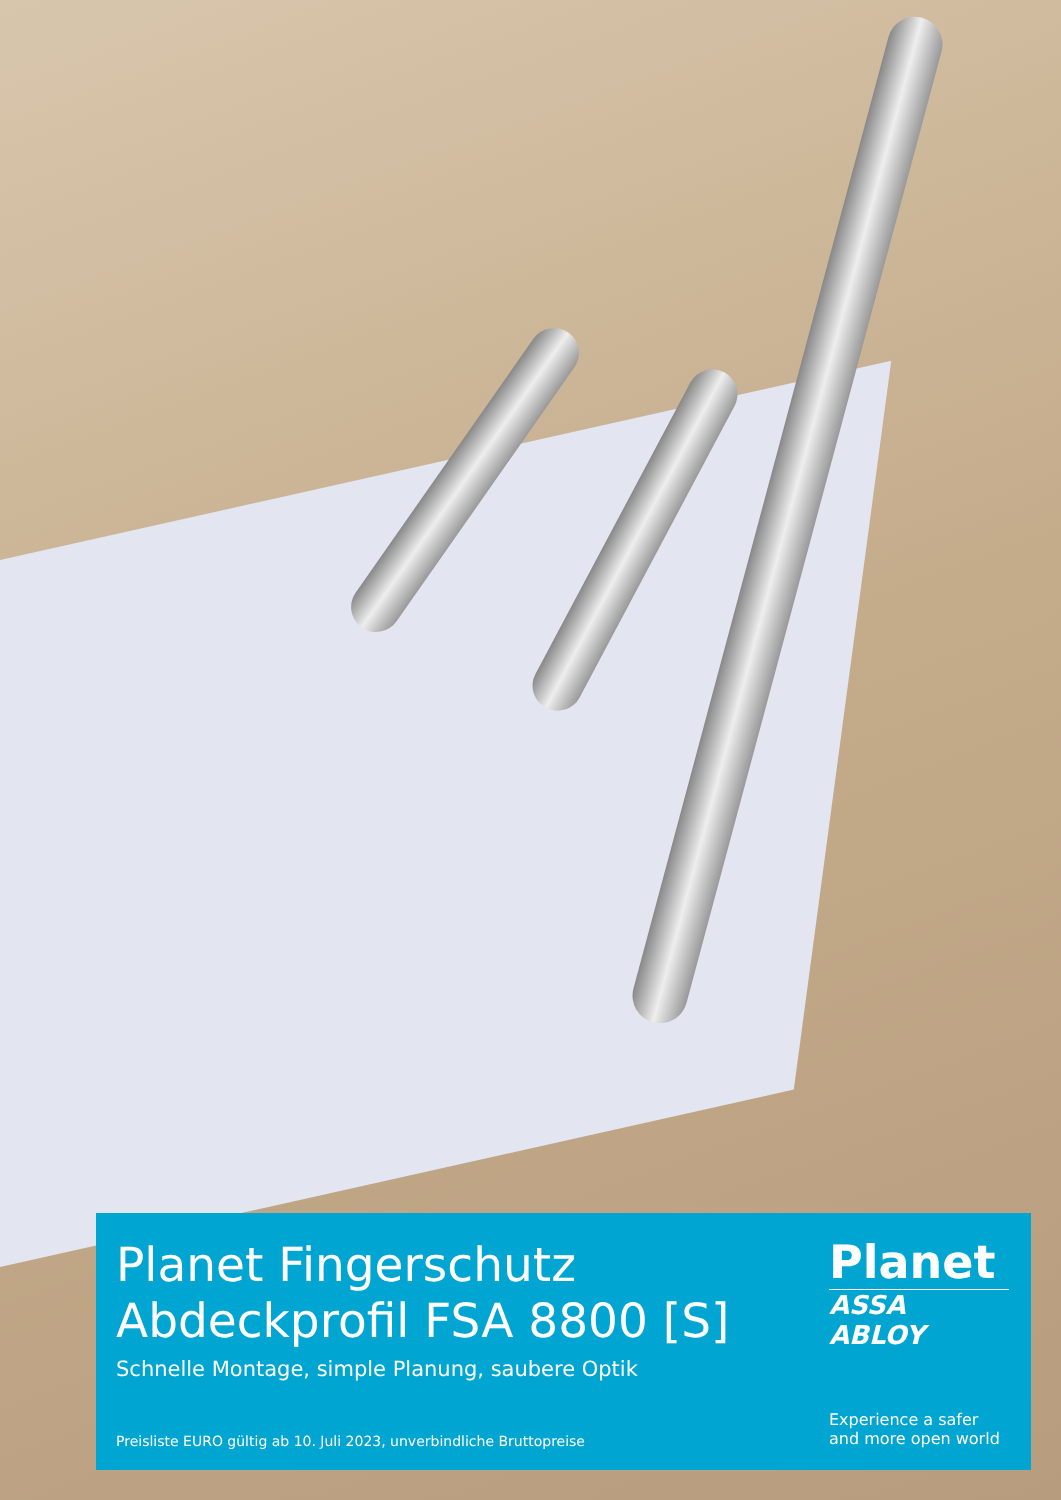Planet Fingerschutz
Abdeckprofil FSA 8800 [S]
Schnelle Montage, simple Planung, saubere Optik
Preisliste EURO gültig ab 10. Juli 2023, unverbindliche Bruttopreise
Planet
ASSA ABLOY
Experience a safer and more open world